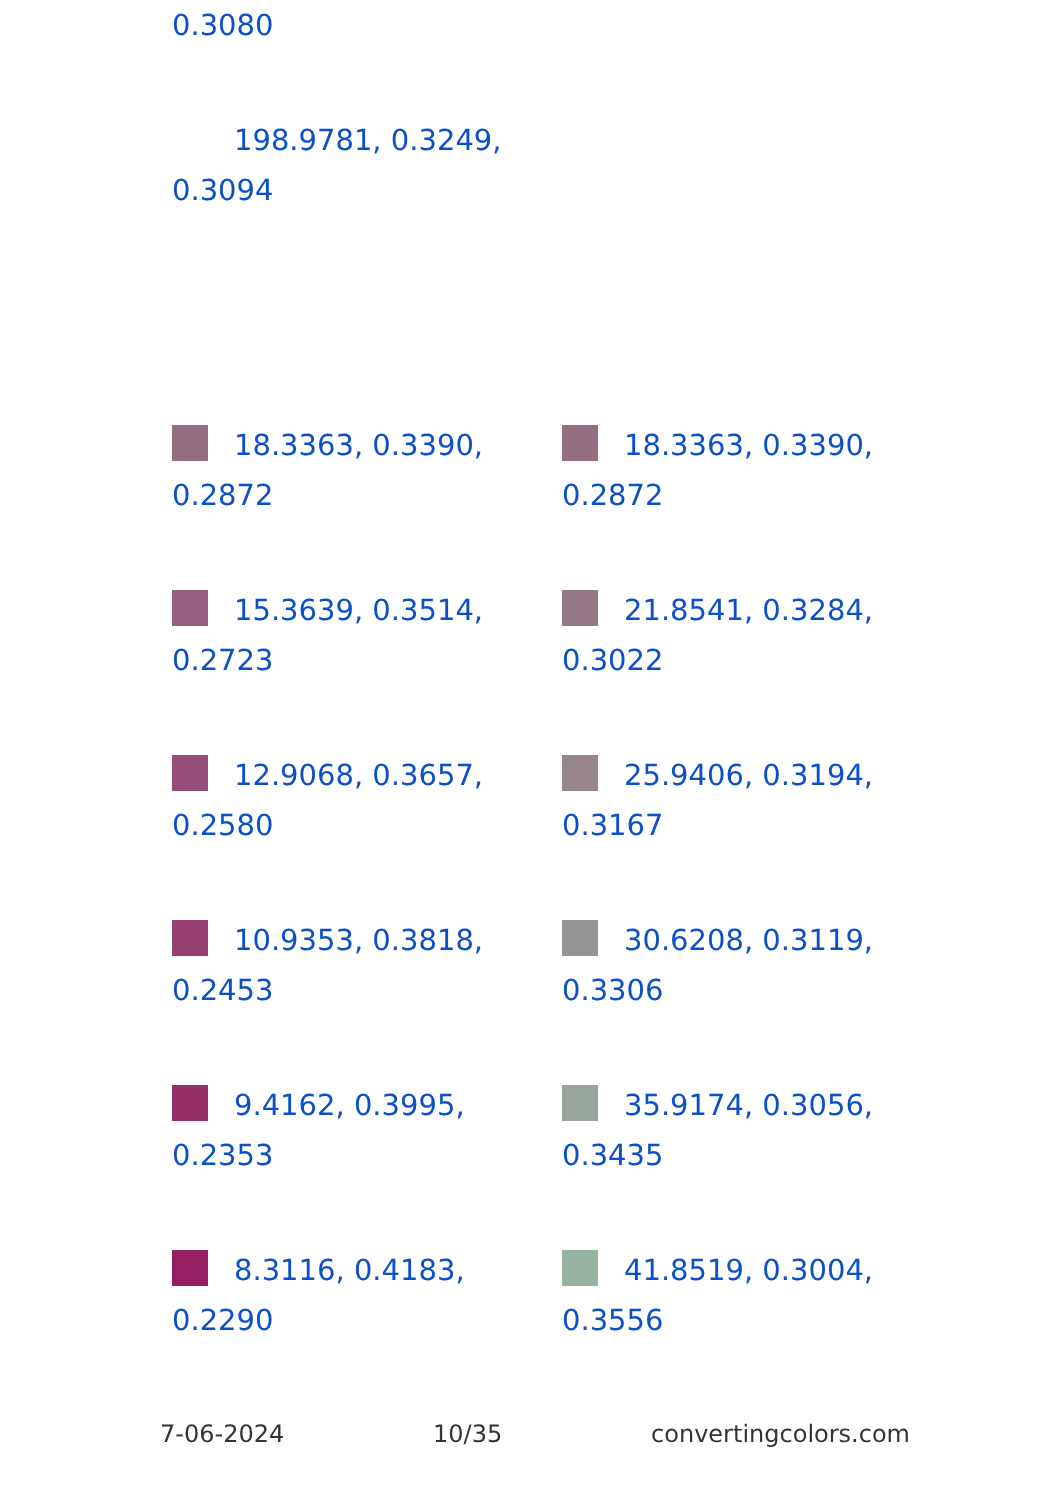0.3080
198.9781, 0.3249,
0.3094
18.3363, 0.3390,
0.2872
18.3363, 0.3390,
0.2872
15.3639, 0.3514,
0.2723
21.8541, 0.3284,
0.3022
12.9068, 0.3657,
0.2580
25.9406, 0.3194,
0.3167
10.9353, 0.3818,
0.2453
30.6208, 0.3119,
0.3306
9.4162, 0.3995,
0.2353
35.9174, 0.3056,
0.3435
8.3116, 0.4183,
0.2290
41.8519, 0.3004,
0.3556
7-06-2024 10/35 convertingcolors.com